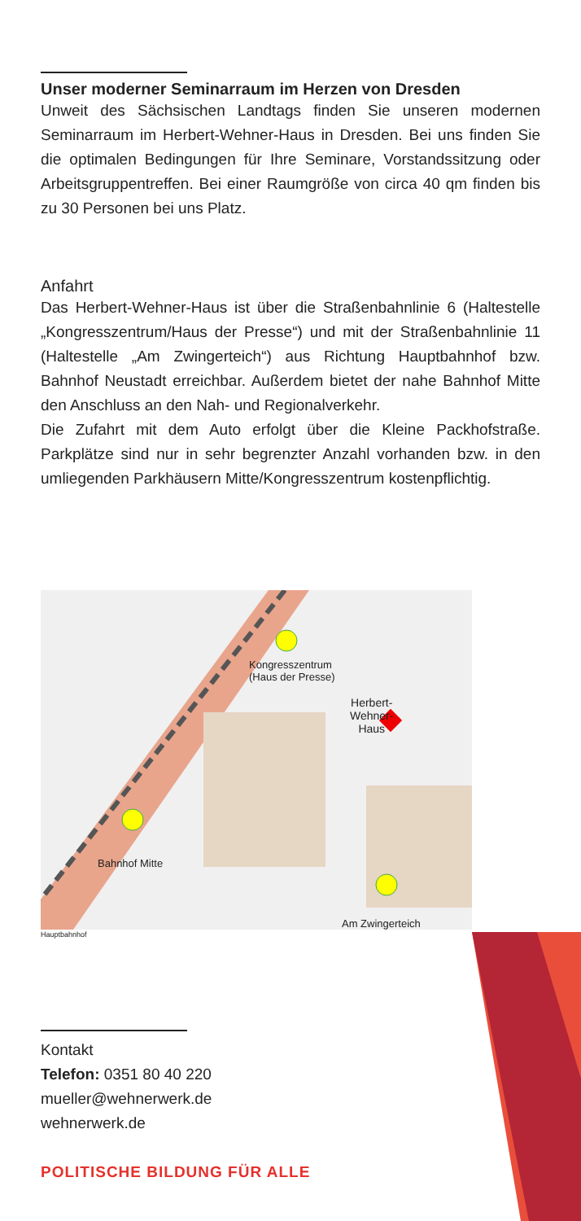Unser moderner Seminarraum im Herzen von Dresden
Unweit des Sächsischen Landtags finden Sie unseren modernen Seminarraum im Herbert-Wehner-Haus in Dresden. Bei uns finden Sie die optimalen Bedingungen für Ihre Seminare, Vorstandssitzung oder Arbeitsgruppentreffen. Bei einer Raumgröße von circa 40 qm finden bis zu 30 Personen bei uns Platz.
Anfahrt
Das Herbert-Wehner-Haus ist über die Straßenbahnlinie 6 (Haltestelle „Kongresszentrum/Haus der Presse“) und mit der Straßenbahnlinie 11 (Haltestelle „Am Zwingerteich“) aus Richtung Hauptbahnhof bzw. Bahnhof Neustadt erreichbar. Außerdem bietet der nahe Bahnhof Mitte den Anschluss an den Nah- und Regionalverkehr.
Die Zufahrt mit dem Auto erfolgt über die Kleine Packhofstraße. Parkplätze sind nur in sehr begrenzter Anzahl vorhanden bzw. in den umliegenden Parkhäusern Mitte/Kongresszentrum kostenpflichtig.
Kongresszentrum
(Haus der Presse)
Herbert-
Wehner-
Haus
Bahnhof Mitte
Am Zwingerteich
Hauptbahnhof
Kontakt
Telefon: 0351 80 40 220
mueller@wehnerwerk.de
wehnerwerk.de
POLITISCHE BILDUNG FÜR ALLE